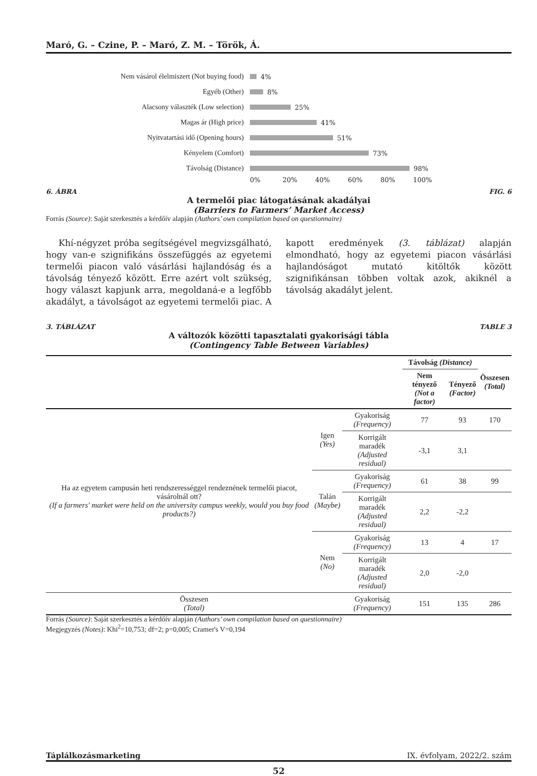Maró, G. – Czine, P. – Maró, Z. M. – Török, Á.
Nem vásárol élelmiszert (Not buying food)
4%
Egyéb (Other)
8%
Alacsony választék (Low selection)
25%
Magas ár (High price)
41%
Nyitvatartási idő (Opening hours)
51%
Kényelem (Comfort)
73%
Távolság (Distance)
98%
0% 20% 40% 60% 80% 100%
6. ÁBRA FIG. 6
A termelői piac látogatásának akadályai
(Barriers to Farmers’ Market Access)
Forrás (Source): Saját szerkesztés a kérdőív alapján (Authors’ own compilation based on questionnaire)
Khí-négyzet próba segítségével megvizsgálható, hogy van-e szignifikáns összefüggés az egyetemi termelői piacon való vásárlási hajlandóság és a távolság tényező között. Erre azért volt szükség, hogy választ kapjunk arra, megoldaná-e a legfőbb akadályt, a távolságot az egyetemi termelői piac. A kapott eredmények (3. táblázat) alapján elmondható, hogy az egyetemi piacon vásárlási hajlandóságot mutató kitöltők között szignifikánsan többen voltak azok, akiknél a távolság akadályt jelent.
3. TÁBLÁZAT TABLE 3
A változók közötti tapasztalati gyakorisági tábla
(Contingency Table Between Variables)
| | | | Távolság (Distance) | | Összesen (Total) |
| --- | --- | --- | --- | --- | --- |
| | | | Nem tényező (Not a factor) | Tényező (Factor) | |
| Ha az egyetem campusán heti rendszerességgel rendeznének termelői piacot, vásárolnál ott? (If a farmers' market were held on the university campus weekly, would you buy food products?) | Igen (Yes) | Gyakoriság (Frequency) | 77 | 93 | 170 |
| | | Korrigált maradék (Adjusted residual) | -3,1 | 3,1 | |
| | Talán (Maybe) | Gyakoriság (Frequency) | 61 | 38 | 99 |
| | | Korrigált maradék (Adjusted residual) | 2,2 | -2,2 | |
| | Nem (No) | Gyakoriság (Frequency) | 13 | 4 | 17 |
| | | Korrigált maradék (Adjusted residual) | 2,0 | -2,0 | |
| Összesen (Total) | | Gyakoriság (Frequency) | 151 | 135 | 286 |
Forrás (Source): Saját szerkesztés a kérdőív alapján (Authors’ own compilation based on questionnaire)
Megjegyzés (Notes): Khi<sup>2</sup>=10,753; df=2; p=0,005; Cramer's V=0,194
Táplálkozásmarketing IX. évfolyam, 2022/2. szám
52